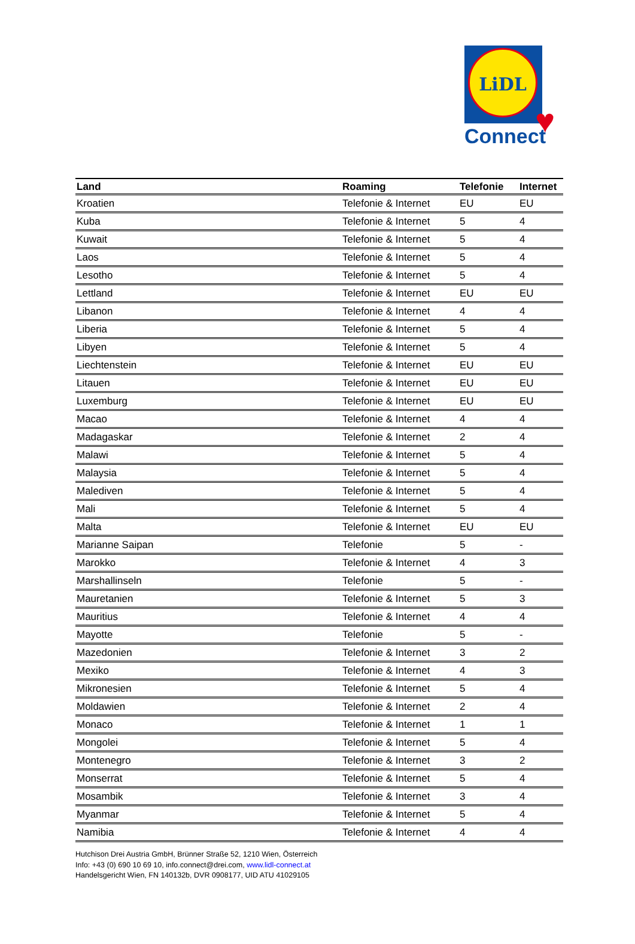LiDL
♥
Connect
| Land | Roaming | Telefonie | Internet |
| --- | --- | --- | --- |
| Kroatien | Telefonie & Internet | EU | EU |
| Kuba | Telefonie & Internet | 5 | 4 |
| Kuwait | Telefonie & Internet | 5 | 4 |
| Laos | Telefonie & Internet | 5 | 4 |
| Lesotho | Telefonie & Internet | 5 | 4 |
| Lettland | Telefonie & Internet | EU | EU |
| Libanon | Telefonie & Internet | 4 | 4 |
| Liberia | Telefonie & Internet | 5 | 4 |
| Libyen | Telefonie & Internet | 5 | 4 |
| Liechtenstein | Telefonie & Internet | EU | EU |
| Litauen | Telefonie & Internet | EU | EU |
| Luxemburg | Telefonie & Internet | EU | EU |
| Macao | Telefonie & Internet | 4 | 4 |
| Madagaskar | Telefonie & Internet | 2 | 4 |
| Malawi | Telefonie & Internet | 5 | 4 |
| Malaysia | Telefonie & Internet | 5 | 4 |
| Malediven | Telefonie & Internet | 5 | 4 |
| Mali | Telefonie & Internet | 5 | 4 |
| Malta | Telefonie & Internet | EU | EU |
| Marianne Saipan | Telefonie | 5 | - |
| Marokko | Telefonie & Internet | 4 | 3 |
| Marshallinseln | Telefonie | 5 | - |
| Mauretanien | Telefonie & Internet | 5 | 3 |
| Mauritius | Telefonie & Internet | 4 | 4 |
| Mayotte | Telefonie | 5 | - |
| Mazedonien | Telefonie & Internet | 3 | 2 |
| Mexiko | Telefonie & Internet | 4 | 3 |
| Mikronesien | Telefonie & Internet | 5 | 4 |
| Moldawien | Telefonie & Internet | 2 | 4 |
| Monaco | Telefonie & Internet | 1 | 1 |
| Mongolei | Telefonie & Internet | 5 | 4 |
| Montenegro | Telefonie & Internet | 3 | 2 |
| Monserrat | Telefonie & Internet | 5 | 4 |
| Mosambik | Telefonie & Internet | 3 | 4 |
| Myanmar | Telefonie & Internet | 5 | 4 |
| Namibia | Telefonie & Internet | 4 | 4 |
Hutchison Drei Austria GmbH, Brünner Straße 52, 1210 Wien, Österreich
Info: +43 (0) 690 10 69 10, info.connect@drei.com, www.lidl-connect.at
Handelsgericht Wien, FN 140132b, DVR 0908177, UID ATU 41029105